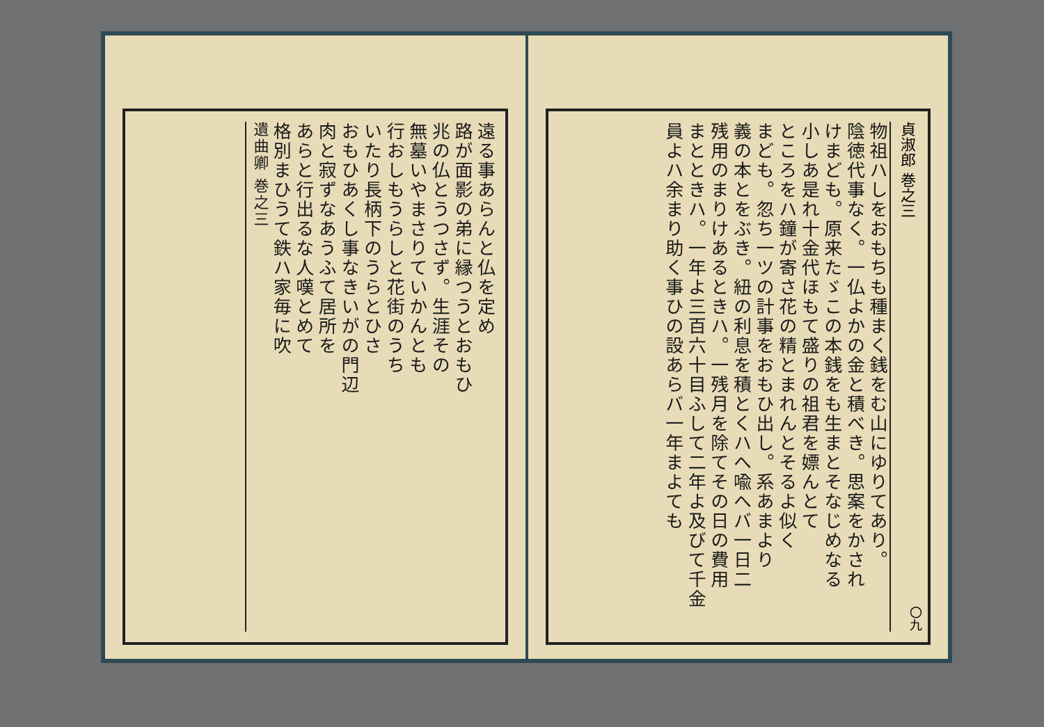遠る事あらんと仏を定め
路が面影の弟に縁つうとおもひ
兆の仏とうつさず。生涯その
無墓いやまさりていかんとも
行おしもうらしと花街のうち
いたり長柄下のうらとひさ
おもひあくし事なきいがの門辺
肉と寂ずなあうふて居所を
あらと行出るな人嘆とめて
格別まひうて鉄ハ家毎に吹
遺曲卿 巻之三
貞淑郎 巻之三
物祖ハしをおもちも種まく銭をむ山にゆりてあり。
陰徳代事なく。一仏よかの金と積べき。思案をかされ
けまども。原来たゞこの本銭をも生まとそなじめなる
小しあ是れ十金代ほもて盛りの祖君を嫖んとて
ところをハ鐘が寄さ花の精とまれんとそるよ似く
まども。忽ち一ツの計事をおもひ出し。系あまより
義の本とをぶき。紐の利息を積とくハへ喩へバ一日二
残用のまりけあるときハ。一残月を除てその日の費用
まとときハ。一年よ三百六十目ふして二年よ及びて千金
員よハ余まり助く事ひの設あらバ一年まよても
〇九